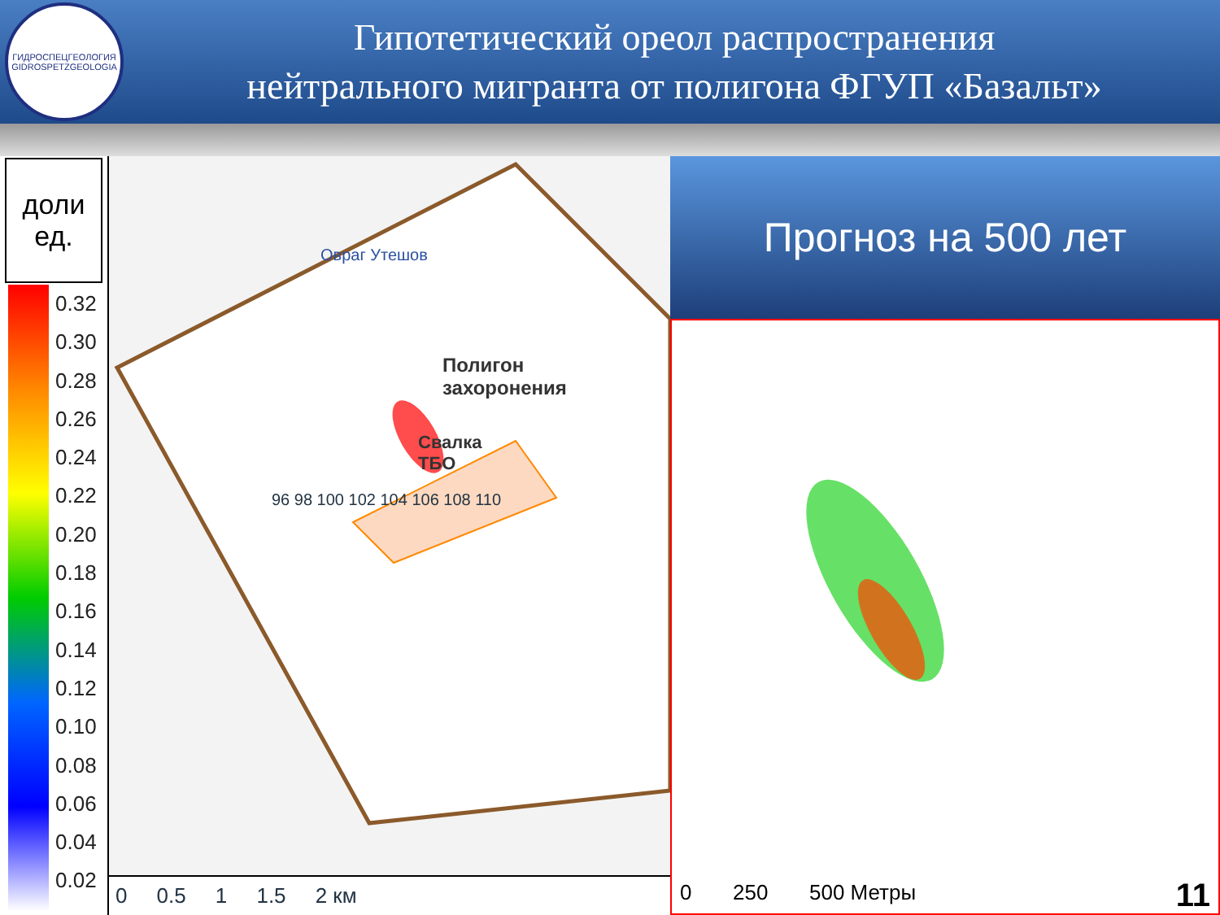ГИДРОСПЕЦГЕОЛОГИЯ
GIDROSPETZGEOLOGIA
Гипотетический ореол распространения
нейтрального мигранта от полигона ФГУП «Базальт»
доли
ед.
0.32
0.30
0.28
0.26
0.24
0.22
0.20
0.18
0.16
0.14
0.12
0.10
0.08
0.06
0.04
0.02
Овраг Утешов
Полигон
захоронения
Свалка
ТБО
96 98 100 102 104 106 108 110
0 0.5 1 1.5 2 км
Прогноз на 500 лет
0 250 500 Метры 11